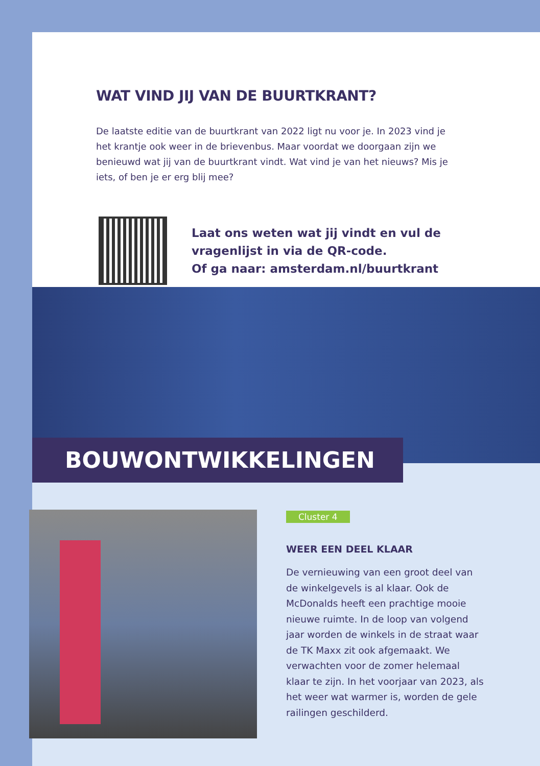WAT VIND JIJ VAN DE BUURTKRANT?
De laatste editie van de buurtkrant van 2022 ligt nu voor je. In 2023 vind je het krantje ook weer in de brievenbus. Maar voordat we doorgaan zijn we benieuwd wat jij van de buurtkrant vindt. Wat vind je van het nieuws? Mis je iets, of ben je er erg blij mee?
Laat ons weten wat jij vindt en vul de
vragenlijst in via de QR-code.
Of ga naar: amsterdam.nl/buurtkrant
BOUWONTWIKKELINGEN
Cluster 4
WEER EEN DEEL KLAAR
De vernieuwing van een groot deel van de winkelgevels is al klaar. Ook de McDonalds heeft een prachtige mooie nieuwe ruimte. In de loop van volgend jaar worden de winkels in de straat waar de TK Maxx zit ook afgemaakt. We verwachten voor de zomer helemaal klaar te zijn. In het voorjaar van 2023, als het weer wat warmer is, worden de gele railingen geschilderd.